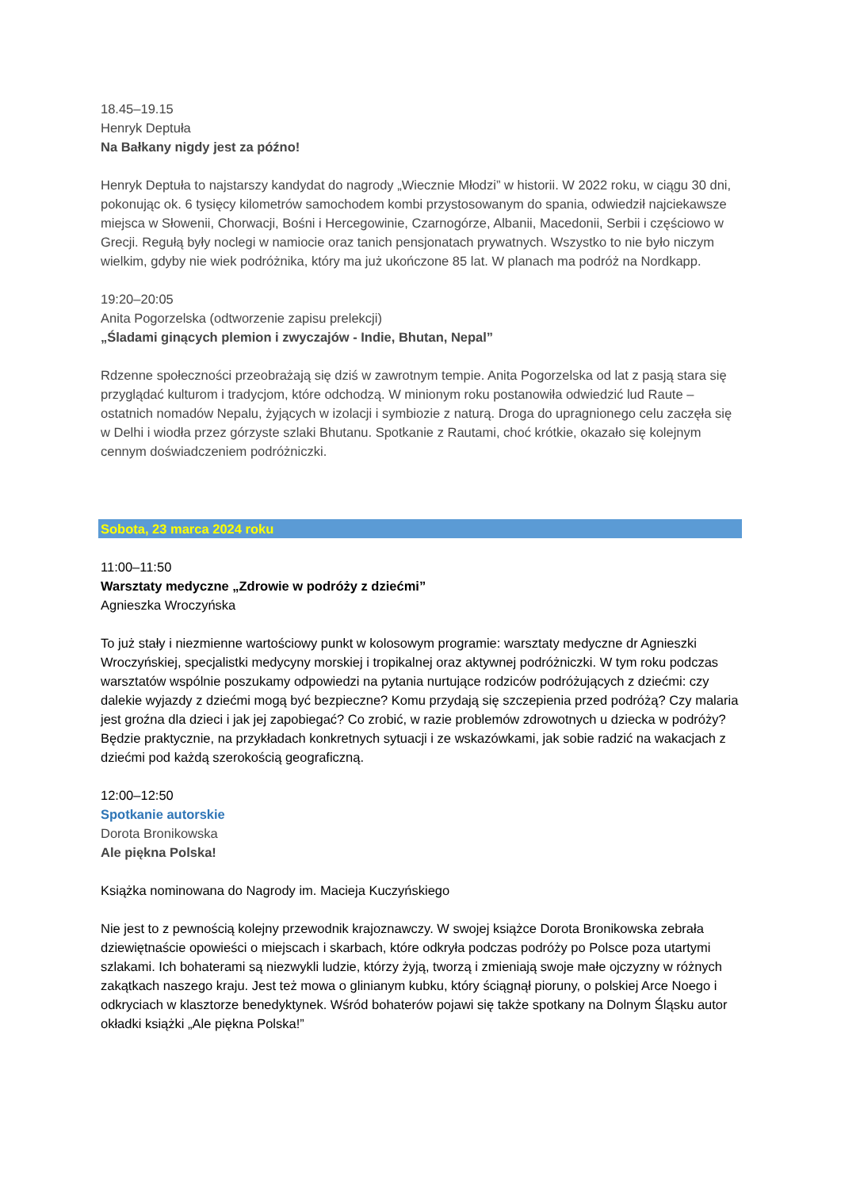18.45–19.15
Henryk Deptuła
Na Bałkany nigdy jest za późno!
Henryk Deptuła to najstarszy kandydat do nagrody „Wiecznie Młodzi” w historii. W 2022 roku, w ciągu 30 dni, pokonując ok. 6 tysięcy kilometrów samochodem kombi przystosowanym do spania, odwiedził najciekawsze miejsca w Słowenii, Chorwacji, Bośni i Hercegowinie, Czarnogórze, Albanii, Macedonii, Serbii i częściowo w Grecji. Regułą były noclegi w namiocie oraz tanich pensjonatach prywatnych. Wszystko to nie było niczym wielkim, gdyby nie wiek podróżnika, który ma już ukończone 85 lat. W planach ma podróż na Nordkapp.
19:20–20:05
Anita Pogorzelska (odtworzenie zapisu prelekcji)
„Śladami ginących plemion i zwyczajów - Indie, Bhutan, Nepal”
Rdzenne społeczności przeobrażają się dziś w zawrotnym tempie. Anita Pogorzelska od lat z pasją stara się przyglądać kulturom i tradycjom, które odchodzą. W minionym roku postanowiła odwiedzić lud Raute –ostatnich nomadów Nepalu, żyjących w izolacji i symbiozie z naturą. Droga do upragnionego celu zaczęła się w Delhi i wiodła przez górzyste szlaki Bhutanu. Spotkanie z Rautami, choć krótkie, okazało się kolejnym cennym doświadczeniem podróżniczki.
Sobota, 23 marca 2024 roku
11:00–11:50
Warsztaty medyczne „Zdrowie w podróży z dziećmi”
Agnieszka Wroczyńska
To już stały i niezmienne wartościowy punkt w kolosowym programie: warsztaty medyczne dr Agnieszki Wroczyńskiej, specjalistki medycyny morskiej i tropikalnej oraz aktywnej podróżniczki. W tym roku podczas warsztatów wspólnie poszukamy odpowiedzi na pytania nurtujące rodziców podróżujących z dziećmi: czy dalekie wyjazdy z dziećmi mogą być bezpieczne? Komu przydają się szczepienia przed podróżą? Czy malaria jest groźna dla dzieci i jak jej zapobiegać? Co zrobić, w razie problemów zdrowotnych u dziecka w podróży? Będzie praktycznie, na przykładach konkretnych sytuacji i ze wskazówkami, jak sobie radzić na wakacjach z dziećmi pod każdą szerokością geograficzną.
12:00–12:50
Spotkanie autorskie
Dorota Bronikowska
Ale piękna Polska!
Książka nominowana do Nagrody im. Macieja Kuczyńskiego
Nie jest to z pewnością kolejny przewodnik krajoznawczy. W swojej książce Dorota Bronikowska zebrała dziewiętnaście opowieści o miejscach i skarbach, które odkryła podczas podróży po Polsce poza utartymi szlakami. Ich bohaterami są niezwykli ludzie, którzy żyją, tworzą i zmieniają swoje małe ojczyzny w różnych zakątkach naszego kraju. Jest też mowa o glinianym kubku, który ściągnął pioruny, o polskiej Arce Noego i odkryciach w klasztorze benedyktynek. Wśród bohaterów pojawi się także spotkany na Dolnym Śląsku autor okładki książki „Ale piękna Polska!”